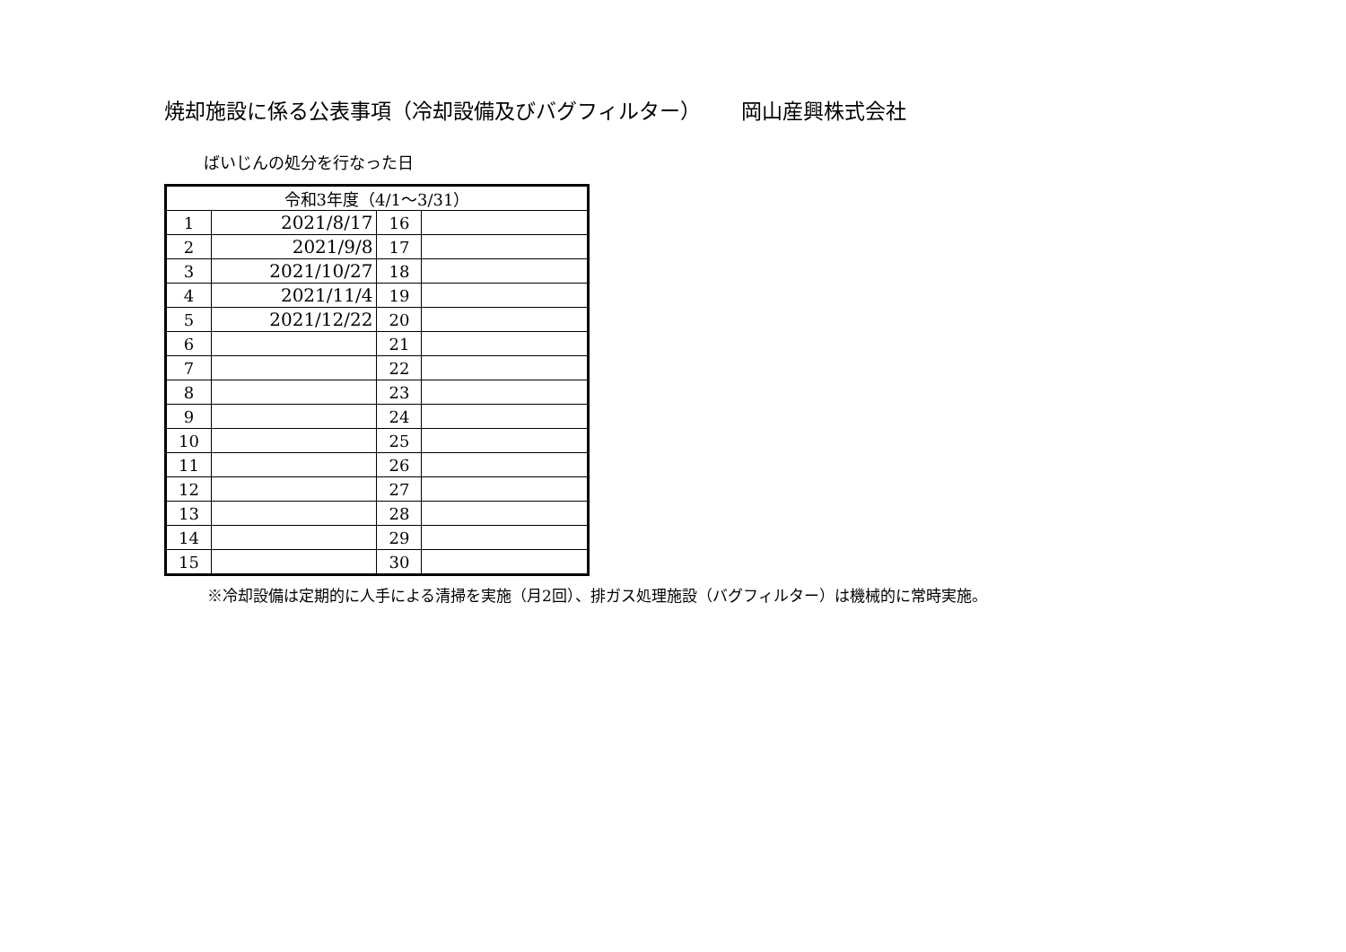焼却施設に係る公表事項（冷却設備及びバグフィルター） 岡山産興株式会社
ばいじんの処分を行なった日
| 令和3年度（4/1～3/31） | | | |
| --- | --- | --- | --- |
| 1 | 2021/8/17 | 16 | |
| 2 | 2021/9/8 | 17 | |
| 3 | 2021/10/27 | 18 | |
| 4 | 2021/11/4 | 19 | |
| 5 | 2021/12/22 | 20 | |
| 6 | | 21 | |
| 7 | | 22 | |
| 8 | | 23 | |
| 9 | | 24 | |
| 10 | | 25 | |
| 11 | | 26 | |
| 12 | | 27 | |
| 13 | | 28 | |
| 14 | | 29 | |
| 15 | | 30 | |
※冷却設備は定期的に人手による清掃を実施（月2回）、排ガス処理施設（バグフィルター）は機械的に常時実施。